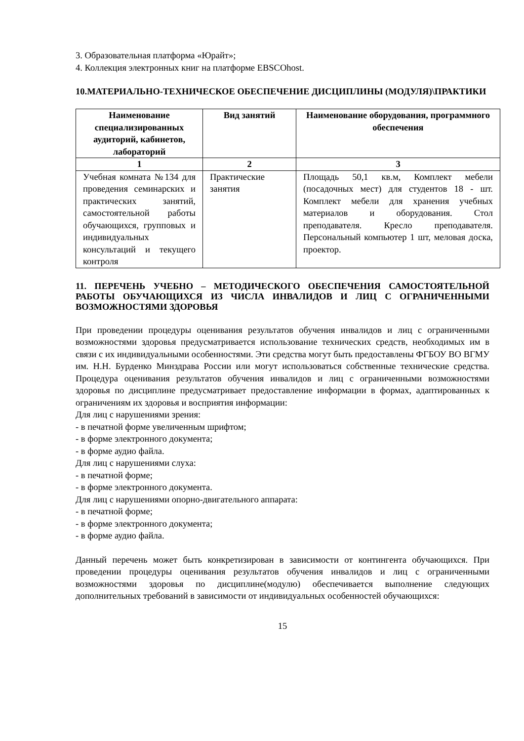3. Образовательная платформа «Юрайт»;
4. Коллекция электронных книг на платформе EBSCOhost.
10.МАТЕРИАЛЬНО-ТЕХНИЧЕСКОЕ ОБЕСПЕЧЕНИЕ ДИСЦИПЛИНЫ (МОДУЛЯ)\ПРАКТИКИ
| Наименование специализированных аудиторий, кабинетов, лабораторий | Вид занятий | Наименование оборудования, программного обеспечения |
| --- | --- | --- |
| 1 | 2 | 3 |
| Учебная комната №134 для проведения семинарских и практических занятий, самостоятельной работы обучающихся, групповых и индивидуальных консультаций и текущего контроля | Практические занятия | Площадь 50,1 кв.м, Комплект мебели (посадочных мест) для студентов 18 - шт. Комплект мебели для хранения учебных материалов и оборудования. Стол преподавателя. Кресло преподавателя. Персональный компьютер 1 шт, меловая доска, проектор. |
11. ПЕРЕЧЕНЬ УЧЕБНО – МЕТОДИЧЕСКОГО ОБЕСПЕЧЕНИЯ САМОСТОЯТЕЛЬНОЙ РАБОТЫ ОБУЧАЮЩИХСЯ ИЗ ЧИСЛА ИНВАЛИДОВ И ЛИЦ С ОГРАНИЧЕННЫМИ ВОЗМОЖНОСТЯМИ ЗДОРОВЬЯ
При проведении процедуры оценивания результатов обучения инвалидов и лиц с ограниченными возможностями здоровья предусматривается использование технических средств, необходимых им в связи с их индивидуальными особенностями. Эти средства могут быть предоставлены ФГБОУ ВО ВГМУ им. Н.Н. Бурденко Минздрава России или могут использоваться собственные технические средства. Процедура оценивания результатов обучения инвалидов и лиц с ограниченными возможностями здоровья по дисциплине предусматривает предоставление информации в формах, адаптированных к ограничениям их здоровья и восприятия информации:
Для лиц с нарушениями зрения:
- в печатной форме увеличенным шрифтом;
- в форме электронного документа;
- в форме аудио файла.
Для лиц с нарушениями слуха:
- в печатной форме;
- в форме электронного документа.
Для лиц с нарушениями опорно-двигательного аппарата:
- в печатной форме;
- в форме электронного документа;
- в форме аудио файла.
Данный перечень может быть конкретизирован в зависимости от контингента обучающихся. При проведении процедуры оценивания результатов обучения инвалидов и лиц с ограниченными возможностями здоровья по дисциплине(модулю) обеспечивается выполнение следующих дополнительных требований в зависимости от индивидуальных особенностей обучающихся:
15